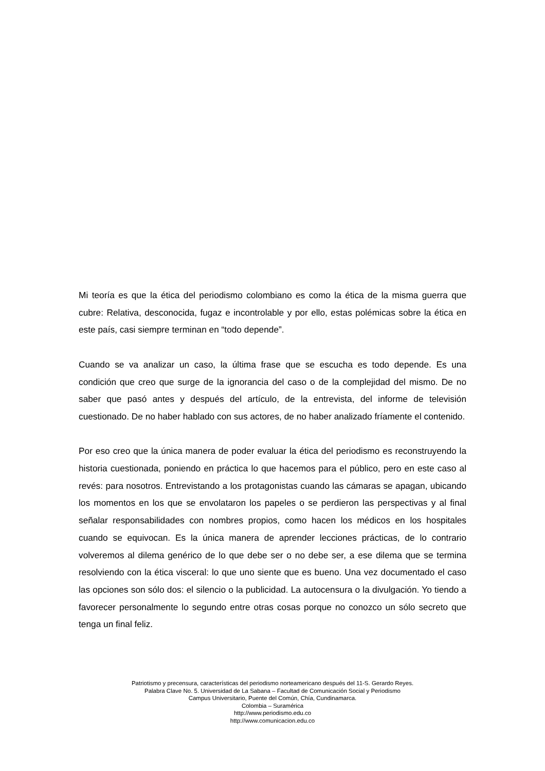Mi teoría es que la ética del periodismo colombiano es como la ética de la misma guerra que cubre: Relativa, desconocida, fugaz e incontrolable y por ello, estas polémicas sobre la ética en este país, casi siempre terminan en “todo depende”.
Cuando se va analizar un caso, la última frase que se escucha es todo depende. Es una condición que creo que surge de la ignorancia del caso o de la complejidad del mismo. De no saber que pasó antes y después del artículo, de la entrevista, del informe de televisión cuestionado. De no haber hablado con sus actores, de no haber analizado fríamente el contenido.
Por eso creo que la única manera de poder evaluar la ética del periodismo es reconstruyendo la historia cuestionada, poniendo en práctica lo que hacemos para el público, pero en este caso al revés: para nosotros. Entrevistando a los protagonistas cuando las cámaras se apagan, ubicando los momentos en los que se envolataron los papeles o se perdieron las perspectivas y al final señalar responsabilidades con nombres propios, como hacen los médicos en los hospitales cuando se equivocan. Es la única manera de aprender lecciones prácticas, de lo contrario volveremos al dilema genérico de lo que debe ser o no debe ser, a ese dilema que se termina resolviendo con la ética visceral: lo que uno siente que es bueno. Una vez documentado el caso las opciones son sólo dos: el silencio o la publicidad. La autocensura o la divulgación. Yo tiendo a favorecer personalmente lo segundo entre otras cosas porque no conozco un sólo secreto que tenga un final feliz.
Patriotismo y precensura, características del periodismo norteamericano después del 11-S. Gerardo Reyes.
Palabra Clave No. 5. Universidad de La Sabana – Facultad de Comunicación Social y Periodismo
Campus Universitario, Puente del Común, Chía, Cundinamarca.
Colombia – Suramérica
http://www.periodismo.edu.co
http://www.comunicacion.edu.co